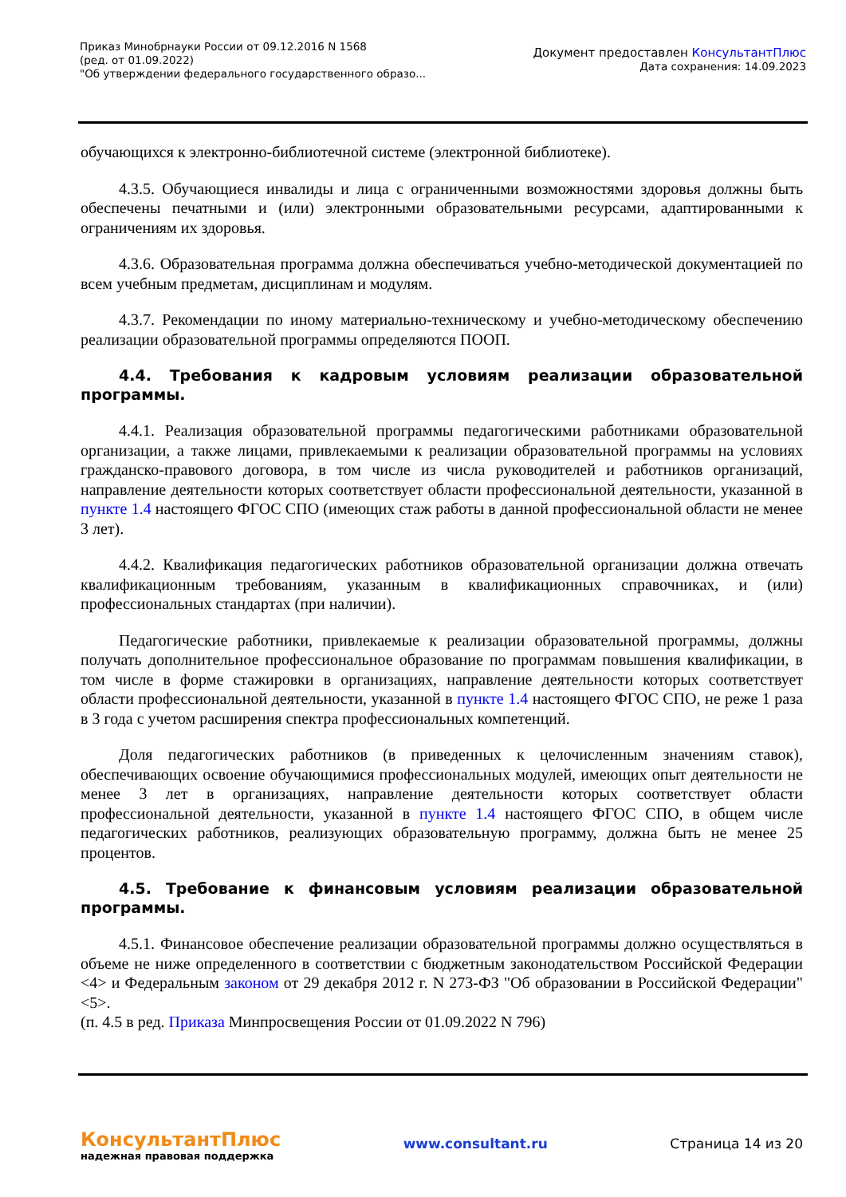Приказ Минобрнауки России от 09.12.2016 N 1568
(ред. от 01.09.2022)
"Об утверждении федерального государственного образо...
Документ предоставлен КонсультантПлюс
Дата сохранения: 14.09.2023
обучающихся к электронно-библиотечной системе (электронной библиотеке).
4.3.5. Обучающиеся инвалиды и лица с ограниченными возможностями здоровья должны быть обеспечены печатными и (или) электронными образовательными ресурсами, адаптированными к ограничениям их здоровья.
4.3.6. Образовательная программа должна обеспечиваться учебно-методической документацией по всем учебным предметам, дисциплинам и модулям.
4.3.7. Рекомендации по иному материально-техническому и учебно-методическому обеспечению реализации образовательной программы определяются ПООП.
4.4. Требования к кадровым условиям реализации образовательной программы.
4.4.1. Реализация образовательной программы педагогическими работниками образовательной организации, а также лицами, привлекаемыми к реализации образовательной программы на условиях гражданско-правового договора, в том числе из числа руководителей и работников организаций, направление деятельности которых соответствует области профессиональной деятельности, указанной в пункте 1.4 настоящего ФГОС СПО (имеющих стаж работы в данной профессиональной области не менее 3 лет).
4.4.2. Квалификация педагогических работников образовательной организации должна отвечать квалификационным требованиям, указанным в квалификационных справочниках, и (или) профессиональных стандартах (при наличии).
Педагогические работники, привлекаемые к реализации образовательной программы, должны получать дополнительное профессиональное образование по программам повышения квалификации, в том числе в форме стажировки в организациях, направление деятельности которых соответствует области профессиональной деятельности, указанной в пункте 1.4 настоящего ФГОС СПО, не реже 1 раза в 3 года с учетом расширения спектра профессиональных компетенций.
Доля педагогических работников (в приведенных к целочисленным значениям ставок), обеспечивающих освоение обучающимися профессиональных модулей, имеющих опыт деятельности не менее 3 лет в организациях, направление деятельности которых соответствует области профессиональной деятельности, указанной в пункте 1.4 настоящего ФГОС СПО, в общем числе педагогических работников, реализующих образовательную программу, должна быть не менее 25 процентов.
4.5. Требование к финансовым условиям реализации образовательной программы.
4.5.1. Финансовое обеспечение реализации образовательной программы должно осуществляться в объеме не ниже определенного в соответствии с бюджетным законодательством Российской Федерации <4> и Федеральным законом от 29 декабря 2012 г. N 273-ФЗ "Об образовании в Российской Федерации" <5>.
(п. 4.5 в ред. Приказа Минпросвещения России от 01.09.2022 N 796)
КонсультантПлюс
надежная правовая поддержка
www.consultant.ru Страница 14 из 20